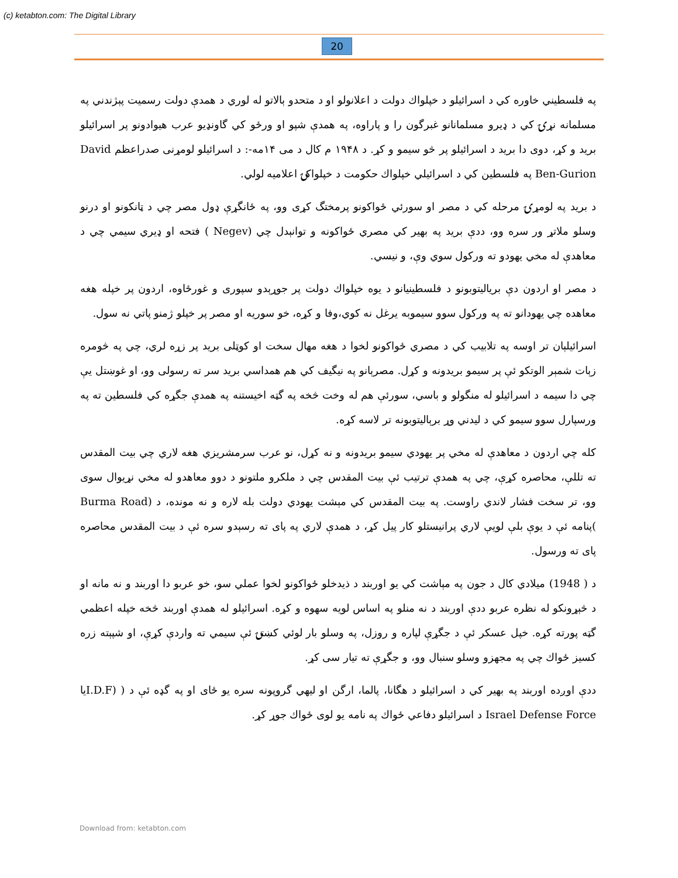(c) ketabton.com: The Digital Library
20
په فلسطيني خاوره كي د اسرائيلو د خپلواك دولت د اعلانولو او د متحدو ېالاتو له لوري د همدې دولت رسميت پېژندني په مسلمانه نړۍ كي د ډيرو مسلمانانو غبرگون را و پاراوه، په همدې شپو او ورځو كي گاونډيو عرب هيوادونو پر اسرائيلو بريد و كړ، دوی دا بريد د اسرائيلو پر څو سيمو و كړ. د ۱۹۴۸ م كال د مى ۱۴مه-: د اسرائيلو لومړنی صدراعظم David Ben-Gurion په فلسطين كي د اسرائيلي خپلواك حكومت د خپلواكۍ اعلاميه لولي.
د بريد په لومړۍ مرحله كي د مصر او سورئي ځواكونو پرمختگ كړی وو، په ځانگړې ډول مصر چي د ټانكونو او درنو وسلو ملاتړ ور سره وو، ددې بريد په بهير كي مصري ځواكونه و توانېدل چي (Negev ) فتحه او ډيري سيمي چي د معاهدې له مخي يهودو ته وركول سوي وې، و نيسي.
د مصر او اردون دې برياليتوبونو د فلسطينيانو د يوه خپلواك دولت پر جوړېدو سپوری و غورځاوه، اردون پر خپله هغه معاهده چي يهودانو ته په وركول سوو سيموبه يرغل نه كوي،وفا و كړه، خو سوريه او مصر پر خپلو ژمنو پاتي نه سول.
اسرائيلېان تر اوسه په تلابيب كي د مصري ځواكونو لخوا د هغه مهال سخت او كوټلی بريد پر زړه لري، چي په څومره زېات شمېر الوتكو ئې پر سيمو بريدونه و كړل. مصرېانو په نيگيف كي هم همداسي بريد سر ته رسولی وو، او غوښتل يې چي دا سيمه د اسرائيلو له منگولو و باسي، سورئې هم له وخت څخه په گټه اخيستنه په همدې جگړه كي فلسطين ته په ورسپارل سوو سيمو كي د ليدني وړ برېاليتوبونه تر لاسه كړه.
كله چي اردون د معاهدې له مخي پر يهودي سيمو بريدونه و نه كړل، نو عرب سرمشريزي هغه لاري چي بيت المقدس ته تللې، محاصره كړې، چي په همدې ترتيب ئې بيت المقدس چي د ملكرو ملتونو د دوو معاهدو له مخي نړيوال سوی وو، تر سخت فشار لاندي راوست. په بيت المقدس كي مېشت يهودي دولت بله لاره و نه مونده، د (Burma Road )پنامه ئې د يوې بلې لويې لاري پرانيستلو كار پيل كړ، د همدې لاري په پای ته رسېدو سره ئې د بيت المقدس محاصره پای ته ورسول.
د ( 1948) ميلادي كال د جون په مېاشت كي يو اوربند د ذيدخلو ځواكونو لخوا عملي سو، خو عربو دا اوربند و نه مانه او د څېړونكو له نظره عربو ددې اوربند د نه منلو په اساس لويه سهوه و كړه. اسرائيلو له همدې اوربند څخه خپله اعظمي گټه پورته كړه. خپل عسكر ئې د جگړې لپاره و روزل، په وسلو بار لوئي كښتۍ ئې سيمي ته واردې كړې، او شپېته زره كسيز ځواك چي په مجهزو وسلو سنبال وو، و جگړې ته تيار سی كړ.
ددې اوږده اوربند په بهير كي د اسرائيلو د هگانا، پالما، ارگن او ليهي گروپونه سره يو ځای او په گډه ئې د ( (I.D.Fيا Israel Defense Force د اسرائيلو دفاعي ځواك په نامه يو لوی ځواك جوړ كړ.
Download from: ketabton.com